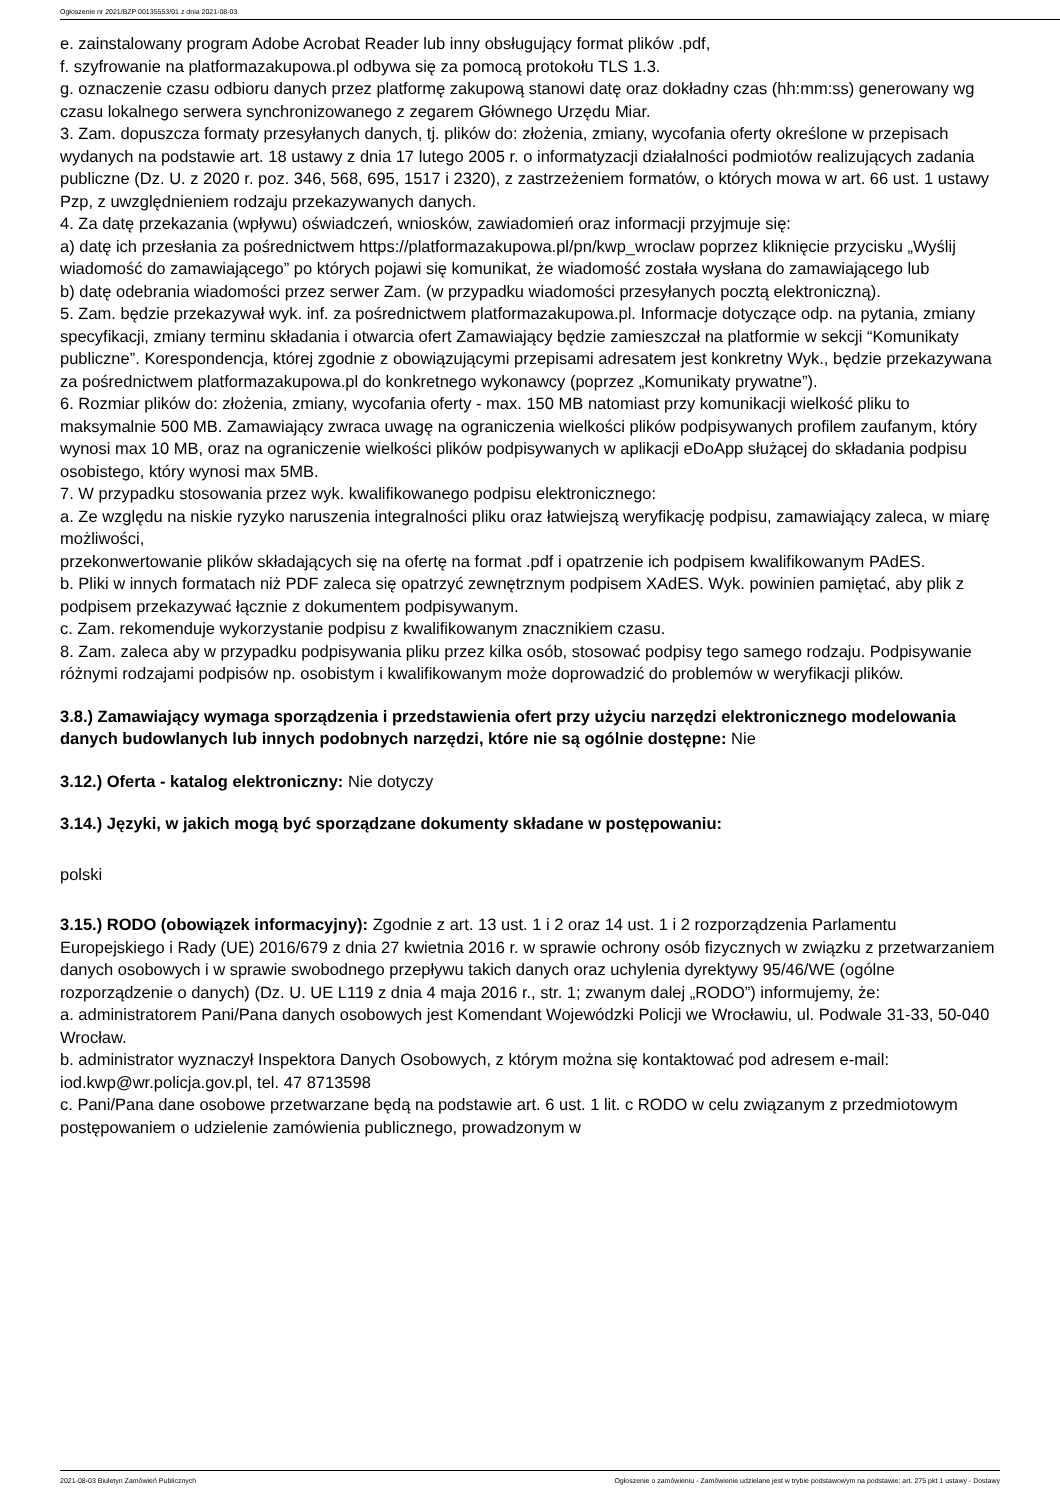Ogłoszenie nr 2021/BZP 00135553/01 z dnia 2021-08-03
e. zainstalowany program Adobe Acrobat Reader lub inny obsługujący format plików .pdf,
f. szyfrowanie na platformazakupowa.pl odbywa się za pomocą protokołu TLS 1.3.
g. oznaczenie czasu odbioru danych przez platformę zakupową stanowi datę oraz dokładny czas (hh:mm:ss) generowany wg czasu lokalnego serwera synchronizowanego z zegarem Głównego Urzędu Miar.
3. Zam. dopuszcza formaty przesyłanych danych, tj. plików do: złożenia, zmiany, wycofania oferty określone w przepisach wydanych na podstawie art. 18 ustawy z dnia 17 lutego 2005 r. o informatyzacji działalności podmiotów realizujących zadania publiczne (Dz. U. z 2020 r. poz. 346, 568, 695, 1517 i 2320), z zastrzeżeniem formatów, o których mowa w art. 66 ust. 1 ustawy Pzp, z uwzględnieniem rodzaju przekazywanych danych.
4. Za datę przekazania (wpływu) oświadczeń, wniosków, zawiadomień oraz informacji przyjmuje się:
a) datę ich przesłania za pośrednictwem https://platformazakupowa.pl/pn/kwp_wroclaw poprzez kliknięcie przycisku „Wyślij wiadomość do zamawiającego” po których pojawi się komunikat, że wiadomość została wysłana do zamawiającego lub
b) datę odebrania wiadomości przez serwer Zam. (w przypadku wiadomości przesyłanych pocztą elektroniczną).
5. Zam. będzie przekazywał wyk. inf. za pośrednictwem platformazakupowa.pl. Informacje dotyczące odp. na pytania, zmiany specyfikacji, zmiany terminu składania i otwarcia ofert Zamawiający będzie zamieszczał na platformie w sekcji “Komunikaty publiczne”. Korespondencja, której zgodnie z obowiązującymi przepisami adresatem jest konkretny Wyk., będzie przekazywana za pośrednictwem platformazakupowa.pl do konkretnego wykonawcy (poprzez „Komunikaty prywatne”).
6. Rozmiar plików do: złożenia, zmiany, wycofania oferty - max. 150 MB natomiast przy komunikacji wielkość pliku to maksymalnie 500 MB. Zamawiający zwraca uwagę na ograniczenia wielkości plików podpisywanych profilem zaufanym, który wynosi max 10 MB, oraz na ograniczenie wielkości plików podpisywanych w aplikacji eDoApp służącej do składania podpisu osobistego, który wynosi max 5MB.
7. W przypadku stosowania przez wyk. kwalifikowanego podpisu elektronicznego:
a. Ze względu na niskie ryzyko naruszenia integralności pliku oraz łatwiejszą weryfikację podpisu, zamawiający zaleca, w miarę możliwości,
przekonwertowanie plików składających się na ofertę na format .pdf i opatrzenie ich podpisem kwalifikowanym PAdES.
b. Pliki w innych formatach niż PDF zaleca się opatrzyć zewnętrznym podpisem XAdES. Wyk. powinien pamiętać, aby plik z podpisem przekazywać łącznie z dokumentem podpisywanym.
c. Zam. rekomenduje wykorzystanie podpisu z kwalifikowanym znacznikiem czasu.
8. Zam. zaleca aby w przypadku podpisywania pliku przez kilka osób, stosować podpisy tego samego rodzaju. Podpisywanie różnymi rodzajami podpisów np. osobistym i kwalifikowanym może doprowadzić do problemów w weryfikacji plików.
3.8.) Zamawiający wymaga sporządzenia i przedstawienia ofert przy użyciu narzędzi elektronicznego modelowania danych budowlanych lub innych podobnych narzędzi, które nie są ogólnie dostępne: Nie
3.12.) Oferta - katalog elektroniczny: Nie dotyczy
3.14.) Języki, w jakich mogą być sporządzane dokumenty składane w postępowaniu:
polski
3.15.) RODO (obowiązek informacyjny): Zgodnie z art. 13 ust. 1 i 2 oraz 14 ust. 1 i 2 rozporządzenia Parlamentu Europejskiego i Rady (UE) 2016/679 z dnia 27 kwietnia 2016 r. w sprawie ochrony osób fizycznych w związku z przetwarzaniem danych osobowych i w sprawie swobodnego przepływu takich danych oraz uchylenia dyrektywy 95/46/WE (ogólne rozporządzenie o danych) (Dz. U. UE L119 z dnia 4 maja 2016 r., str. 1; zwanym dalej „RODO”) informujemy, że:
a. administratorem Pani/Pana danych osobowych jest Komendant Wojewódzki Policji we Wrocławiu, ul. Podwale 31-33, 50-040 Wrocław.
b. administrator wyznaczył Inspektora Danych Osobowych, z którym można się kontaktować pod adresem e-mail: iod.kwp@wr.policja.gov.pl, tel. 47 8713598
c. Pani/Pana dane osobowe przetwarzane będą na podstawie art. 6 ust. 1 lit. c RODO w celu związanym z przedmiotowym postępowaniem o udzielenie zamówienia publicznego, prowadzonym w
2021-08-03 Biuletyn Zamówień Publicznych Ogłoszenie o zamówieniu - Zamówienie udzielane jest w trybie podstawowym na podstawie: art. 275 pkt 1 ustawy - Dostawy